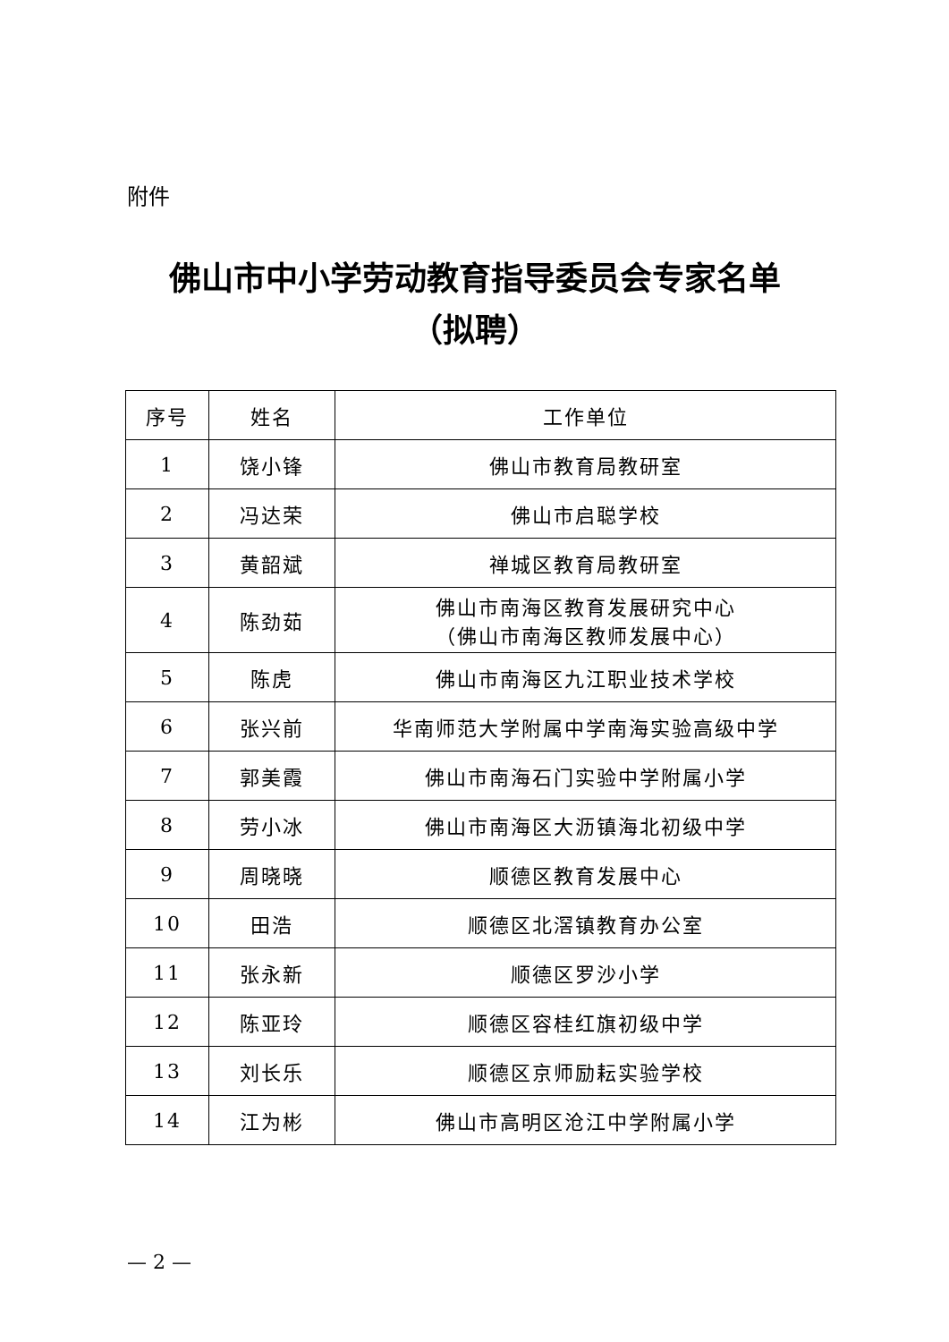附件
佛山市中小学劳动教育指导委员会专家名单
（拟聘）
| 序号 | 姓名 | 工作单位 |
| --- | --- | --- |
| 1 | 饶小锋 | 佛山市教育局教研室 |
| 2 | 冯达荣 | 佛山市启聪学校 |
| 3 | 黄韶斌 | 禅城区教育局教研室 |
| 4 | 陈劲茹 | 佛山市南海区教育发展研究中心 （佛山市南海区教师发展中心） |
| 5 | 陈虎 | 佛山市南海区九江职业技术学校 |
| 6 | 张兴前 | 华南师范大学附属中学南海实验高级中学 |
| 7 | 郭美霞 | 佛山市南海石门实验中学附属小学 |
| 8 | 劳小冰 | 佛山市南海区大沥镇海北初级中学 |
| 9 | 周晓晓 | 顺德区教育发展中心 |
| 10 | 田浩 | 顺德区北滘镇教育办公室 |
| 11 | 张永新 | 顺德区罗沙小学 |
| 12 | 陈亚玲 | 顺德区容桂红旗初级中学 |
| 13 | 刘长乐 | 顺德区京师励耘实验学校 |
| 14 | 江为彬 | 佛山市高明区沧江中学附属小学 |
— 2 —